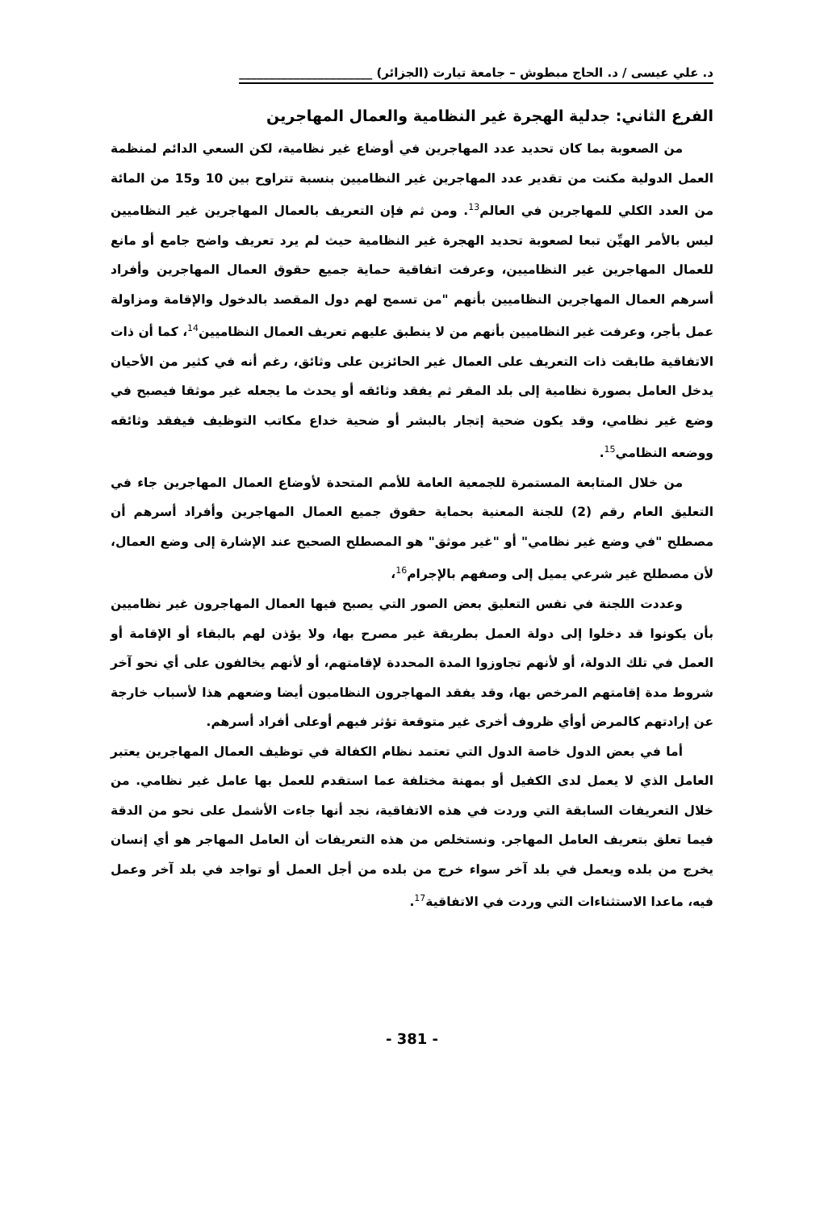د. علي عيسى / د. الحاج مبطوش – جامعة تيارت (الجزائر) ______________________
الفرع الثاني: جدلية الهجرة غير النظامية والعمال المهاجرين
من الصعوبة بما كان تحديد عدد المهاجرين في أوضاع غير نظامية، لكن السعي الدائم لمنظمة العمل الدولية مكنت من تقدير عدد المهاجرين غير النظاميين بنسبة تتراوح بين 10 و15 من المائة من العدد الكلي للمهاجرين في العالم<sup>13</sup>. ومن ثم فإن التعريف بالعمال المهاجرين غير النظاميين ليس بالأمر الهيِّن تبعا لصعوبة تحديد الهجرة غير النظامية حيث لم يرد تعريف واضح جامع أو مانع للعمال المهاجرين غير النظاميين، وعرفت اتفاقية حماية جميع حقوق العمال المهاجرين وأفراد أسرهم العمال المهاجرين النظاميين بأنهم "من تسمح لهم دول المقصد بالدخول والإقامة ومزاولة عمل بأجر، وعرفت غير النظاميين بأنهم من لا ينطبق عليهم تعريف العمال النظاميين<sup>14</sup>، كما أن ذات الاتفاقية طابقت ذات التعريف على العمال غير الحائزين على وثائق، رغم أنه في كثير من الأحيان يدخل العامل بصورة نظامية إلى بلد المقر ثم يفقد وثائقه أو يحدث ما يجعله غير موثقا فيصبح في وضع غير نظامي، وقد يكون ضحية إتجار بالبشر أو ضحية خداع مكاتب التوظيف فيفقد وثائقه ووضعه النظامي<sup>15</sup>.
من خلال المتابعة المستمرة للجمعية العامة للأمم المتحدة لأوضاع العمال المهاجرين جاء في التعليق العام رقم (2) للجنة المعنية بحماية حقوق جميع العمال المهاجرين وأفراد أسرهم أن مصطلح "في وضع غير نظامي" أو "غير موثق" هو المصطلح الصحيح عند الإشارة إلى وضع العمال، لأن مصطلح غير شرعي يميل إلى وصفهم بالإجرام<sup>16</sup>،
وعددت اللجنة في نفس التعليق بعض الصور التي يصبح فيها العمال المهاجرون غير نظاميين بأن يكونوا قد دخلوا إلى دولة العمل بطريقة غير مصرح بها، ولا يؤذن لهم بالبقاء أو الإقامة أو العمل في تلك الدولة، أو لأنهم تجاوزوا المدة المحددة لإقامتهم، أو لأنهم يخالفون على أي نحو آخر شروط مدة إقامتهم المرخص بها، وقد يفقد المهاجرون النظاميون أيضا وضعهم هذا لأسباب خارجة عن إرادتهم كالمرض أوأي ظروف أخرى غير متوقعة تؤثر فيهم أوعلى أفراد أسرهم.
أما في بعض الدول خاصة الدول التي تعتمد نظام الكفالة في توظيف العمال المهاجرين يعتبر العامل الذي لا يعمل لدى الكفيل أو بمهنة مختلفة عما استقدم للعمل بها عامل غير نظامي. من خلال التعريفات السابقة التي وردت في هذه الاتفاقية، نجد أنها جاءت الأشمل على نحو من الدقة فيما تعلق بتعريف العامل المهاجر. ونستخلص من هذه التعريفات أن العامل المهاجر هو أي إنسان يخرج من بلده ويعمل في بلد آخر سواء خرج من بلده من أجل العمل أو تواجد في بلد آخر وعمل فيه، ماعدا الاستثناءات التي وردت في الاتفاقية<sup>17</sup>.
- 381 -